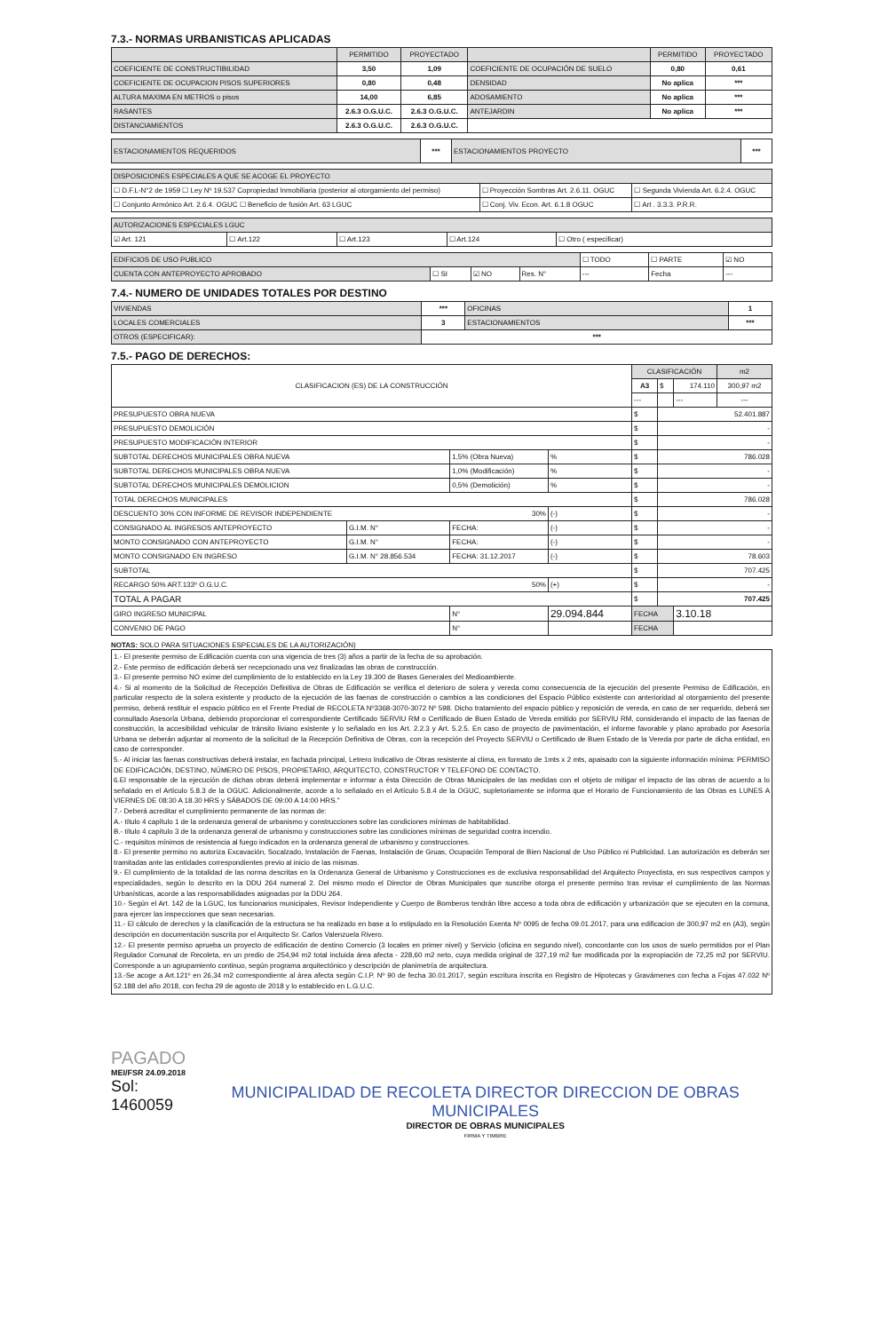7.3.- NORMAS URBANISTICAS APLICADAS
| | PERMITIDO | PROYECTADO | | PERMITIDO | PROYECTADO |
| --- | --- | --- | --- | --- | --- |
| COEFICIENTE DE CONSTRUCTIBILIDAD | 3,50 | 1,09 | COEFICIENTE DE OCUPACIÓN DE SUELO | 0,80 | 0,61 |
| COEFICIENTE DE OCUPACION PISOS SUPERIORES | 0,80 | 0,48 | DENSIDAD | No aplica | *** |
| ALTURA MAXIMA EN METROS o pisos | 14,00 | 6,85 | ADOSAMIENTO | No aplica | *** |
| RASANTES | 2.6.3 O.G.U.C. | 2.6.3 O.G.U.C. | ANTEJARDIN | No aplica | *** |
| DISTANCIAMIENTOS | 2.6.3 O.G.U.C. | 2.6.3 O.G.U.C. | | | |
| ESTACIONAMIENTOS REQUERIDOS | *** | ESTACIONAMIENTOS PROYECTO | *** |
| DISPOSICIONES ESPECIALES A QUE SE ACOGE EL PROYECTO | | |
| ☐ D.F.L-N°2 de 1959 ☐ Ley Nº 19.537 Copropiedad Inmobiliaria (posterior al otorgamiento del permiso) | ☐ Proyección Sombras Art. 2.6.11. OGUC | ☐ Segunda Vivienda Art. 6.2.4. OGUC |
| ☐ Conjunto Armónico Art. 2.6.4. OGUC ☐ Beneficio de fusión Art. 63 LGUC | ☐ Conj. Viv. Econ. Art. 6.1.8 OGUC | ☐ Art . 3.3.3. P.R.R. |
| AUTORIZACIONES ESPECIALES LGUC | | | | |
| ☑ Art. 121 | ☐ Art.122 | ☐ Art.123 | ☐ Art.124 | ☐ Otro ( especificar) |
| EDIFICIOS DE USO PUBLICO | | | | ☐ TODO | ☐ PARTE | ☑ NO |
| CUENTA CON ANTEPROYECTO APROBADO | ☐ SI | ☑ NO | Res. N° | --- | Fecha | --- |
7.4.- NUMERO DE UNIDADES TOTALES POR DESTINO
| VIVIENDAS | *** | OFICINAS | 1 |
| LOCALES COMERCIALES | 3 | ESTACIONAMIENTOS | *** |
| OTROS (ESPECIFICAR): | *** | | |
7.5.- PAGO DE DERECHOS:
| CLASIFICACION (ES) DE LA CONSTRUCCIÓN | | | | | | CLASIFICACIÓN | | | m2 |
| | | | | | | A3 | $ | 174.110 | 300,97 m2 |
| | | | | | | --- | | --- | --- |
| PRESUPUESTO OBRA NUEVA | | | | | | $ | 52.401.887 | | |
| PRESUPUESTO DEMOLICIÓN | | | | | | $ | - | | |
| PRESUPUESTO MODIFICACIÓN INTERIOR | | | | | | $ | - | | |
| SUBTOTAL DERECHOS MUNICIPALES OBRA NUEVA | | | 1,5% (Obra Nueva) | | % | $ | 786.028 | | |
| SUBTOTAL DERECHOS MUNICIPALES OBRA NUEVA | | | 1,0% (Modificación) | | % | $ | - | | |
| SUBTOTAL DERECHOS MUNICIPALES DEMOLICION | | | 0,5% (Demolición) | | % | $ | - | | |
| TOTAL DERECHOS MUNICIPALES | | | | | | $ | 786.028 | | |
| DESCUENTO 30% CON INFORME DE REVISOR INDEPENDIENTE 30% | | | | | (-) | $ | - | | |
| CONSIGNADO AL INGRESOS ANTEPROYECTO | G.I.M. N° | FECHA: | | | (-) | $ | - | | |
| MONTO CONSIGNADO CON ANTEPROYECTO | G.I.M. N° | FECHA: | | | (-) | $ | - | | |
| MONTO CONSIGNADO EN INGRESO | G.I.M. N° 28.856.534 | FECHA: 31.12.2017 | | | (-) | $ | 78.603 | | |
| SUBTOTAL | | | | | | $ | 707.425 | | |
| RECARGO 50% ART.133º O.G.U.C. 50% | | | | | (+) | $ | - | | |
| TOTAL A PAGAR | | | | | | $ | 707.425 | | |
| GIRO INGRESO MUNICIPAL | | | N° | 29.094.844 | | FECHA | | 3.10.18 | |
| CONVENIO DE PAGO | | | N° | | | FECHA | | | |
NOTAS: SOLO PARA SITUACIONES ESPECIALES DE LA AUTORIZACIÓN)
1.- El presente permiso de Edificación cuenta con una vigencia de tres (3) años a partir de la fecha de su aprobación.
2.- Este permiso de edificación deberá ser recepcionado una vez finalizadas las obras de construcción.
3.- El presente permiso NO exime del cumplimiento de lo establecido en la Ley 19.300 de Bases Generales del Medioambiente.
4.- Si al momento de la Solicitud de Recepción Definitiva de Obras de Edificación se verifica el deterioro de solera y vereda como consecuencia de la ejecución del presente Permiso de Edificación, en particular respecto de la solera existente y producto de la ejecución de las faenas de construcción o cambios a las condiciones del Espacio Público existente con anterioridad al otorgamiento del presente permiso, deberá restituir el espacio público en el Frente Predial de RECOLETA Nº3368-3070-3072 Nº 598. Dicho tratamiento del espacio público y reposición de vereda, en caso de ser requerido, deberá ser consultado Asesoría Urbana, debiendo proporcionar el correspondiente Certificado SERVIU RM o Certificado de Buen Estado de Vereda emitido por SERVIU RM, considerando el impacto de las faenas de construcción, la accesibilidad vehicular de tránsito liviano existente y lo señalado en los Art. 2.2.3 y Art. 5.2.5. En caso de proyecto de pavimentación, el informe favorable y plano aprobado por Asesoría Urbana se deberán adjuntar al momento de la solicitud de la Recepción Definitiva de Obras, con la recepción del Proyecto SERVIU o Certificado de Buen Estado de la Vereda por parte de dicha entidad, en caso de corresponder.
5.- Al iniciar las faenas constructivas deberá instalar, en fachada principal, Letrero Indicativo de Obras resistente al clima, en formato de 1mts x 2 mts, apaisado con la siguiente información mínima: PERMISO DE EDIFICACIÓN, DESTINO, NÚMERO DE PISOS, PROPIETARIO, ARQUITECTO, CONSTRUCTOR Y TELEFONO DE CONTACTO.
6.El responsable de la ejecución de dichas obras deberá implementar e informar a ésta Dirección de Obras Municipales de las medidas con el objeto de mitigar el impacto de las obras de acuerdo a lo señalado en el Artículo 5.8.3 de la OGUC. Adicionalmente, acorde a lo señalado en el Artículo 5.8.4 de la OGUC, supletoriamente se informa que el Horario de Funcionamiento de las Obras es LUNES A VIERNES DE 08:30 A 18.30 HRS y SÁBADOS DE 09:00 A 14:00 HRS."
7.- Deberá acreditar el cumplimiento permanente de las normas de:
A.- título 4 capítulo 1 de la ordenanza general de urbanismo y construcciones sobre las condiciones mínimas de habitabilidad.
B.- título 4 capítulo 3 de la ordenanza general de urbanismo y construcciones sobre las condiciones mínimas de seguridad contra incendio.
C.- requisitos mínimos de resistencia al fuego indicados en la ordenanza general de urbanismo y construcciones.
8.- El presente permiso no autoriza Excavación, Socalzado, Instalación de Faenas, Instalación de Gruas, Ocupación Temporal de Bien Nacional de Uso Público ni Publicidad. Las autorización es deberán ser tramitadas ante las entidades correspondientes previo al inicio de las mismas.
9.- El cumplimiento de la totalidad de las norma descritas en la Ordenanza General de Urbanismo y Construcciones es de exclusiva responsabilidad del Arquitecto Proyectista, en sus respectivos campos y especialidades, según lo descrito en la DDU 264 numeral 2. Del mismo modo el Director de Obras Municipales que suscribe otorga el presente permiso tras revisar el cumplimiento de las Normas Urbanísticas, acorde a las responsabilidades asignadas por la DDU 264.
10.- Según el Art. 142 de la LGUC, los funcionarios municipales, Revisor Independiente y Cuerpo de Bomberos tendrán libre acceso a toda obra de edificación y urbanización que se ejecuten en la comuna, para ejercer las inspecciones que sean necesarias.
11.- El cálculo de derechos y la clasificación de la estructura se ha realizado en base a lo estipulado en la Resolución Exenta Nº 0095 de fecha 09.01.2017, para una edificacion de 300,97 m2 en (A3), según descripción en documentación suscrita por el Arquitecto Sr. Carlos Valenzuela Rivero.
12.- El presente permiso aprueba un proyecto de edificación de destino Comercio (3 locales en primer nivel) y Servicio (oficina en segundo nivel), concordante con los usos de suelo permitidos por el Plan Regulador Comunal de Recoleta, en un predio de 254,94 m2 total incluida área afecta - 228,60 m2 neto, cuya medida original de 327,19 m2 fue modificada por la expropiación de 72,25 m2 por SERVIU. Corresponde a un agrupamiento continuo, según programa arquitectónico y descripción de planimetría de arquitectura.
13.-Se acoge a Art.121º en 26,34 m2 correspondiente al área afecta según C.I.P. Nº 90 de fecha 30.01.2017, según escritura inscrita en Registro de Hipotecas y Gravámenes con fecha a Fojas 47.032 Nº 52.188 del año 2018, con fecha 29 de agosto de 2018 y lo establecido en L.G.U.C.
PAGADO
MEI/FSR 24.09.2018
Sol: 1460059
MUNICIPALIDAD DE RECOLETA DIRECTOR DIRECCION DE OBRAS MUNICIPALES
DIRECTOR DE OBRAS MUNICIPALES
FIRMA Y TIMBRE